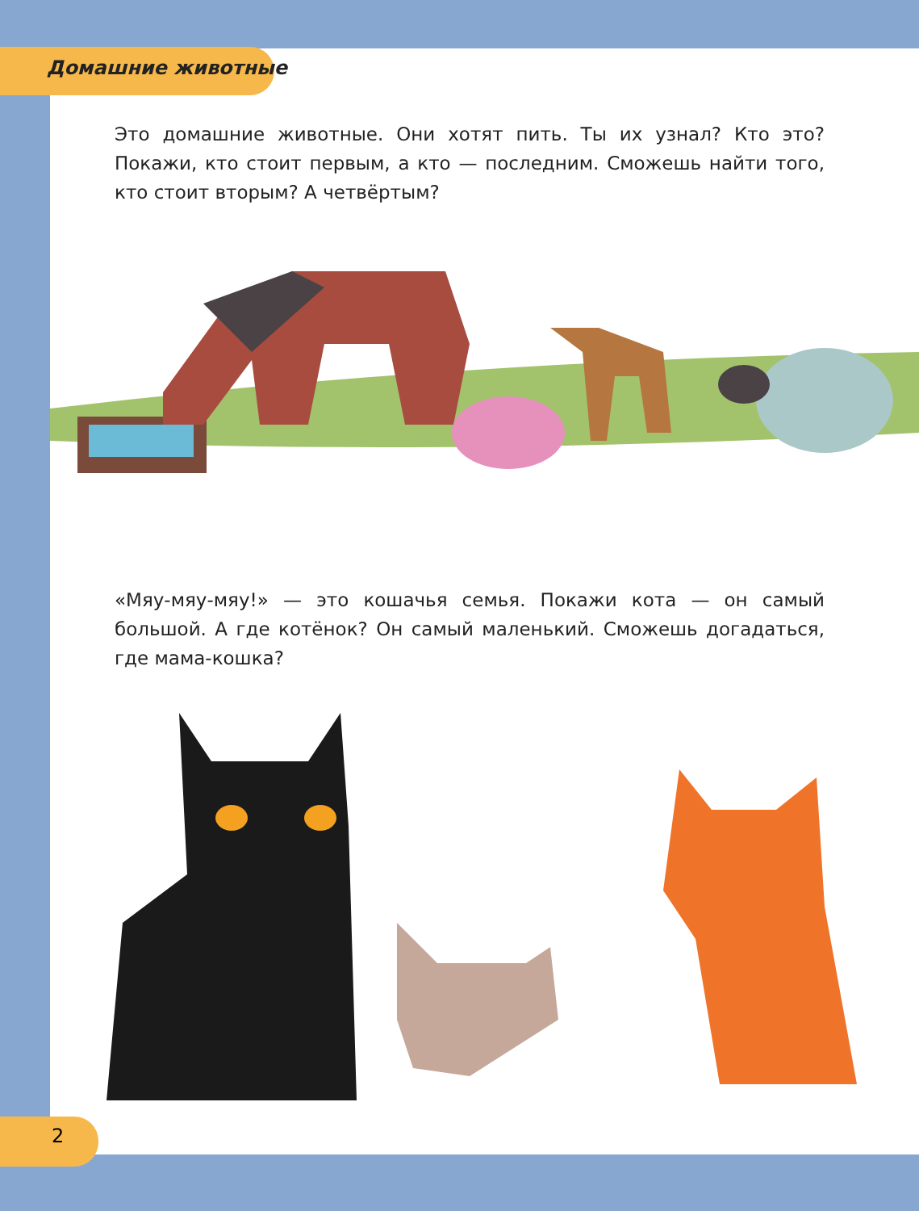Домашние животные
Это домашние животные. Они хотят пить. Ты их узнал? Кто это? Покажи, кто стоит первым, а кто — последним. Сможешь найти того, кто стоит вторым? А четвёртым?
«Мяу-мяу-мяу!» — это кошачья семья. Покажи кота — он самый большой. А где котёнок? Он самый маленький. Сможешь догадать­ся, где мама-кошка?
2